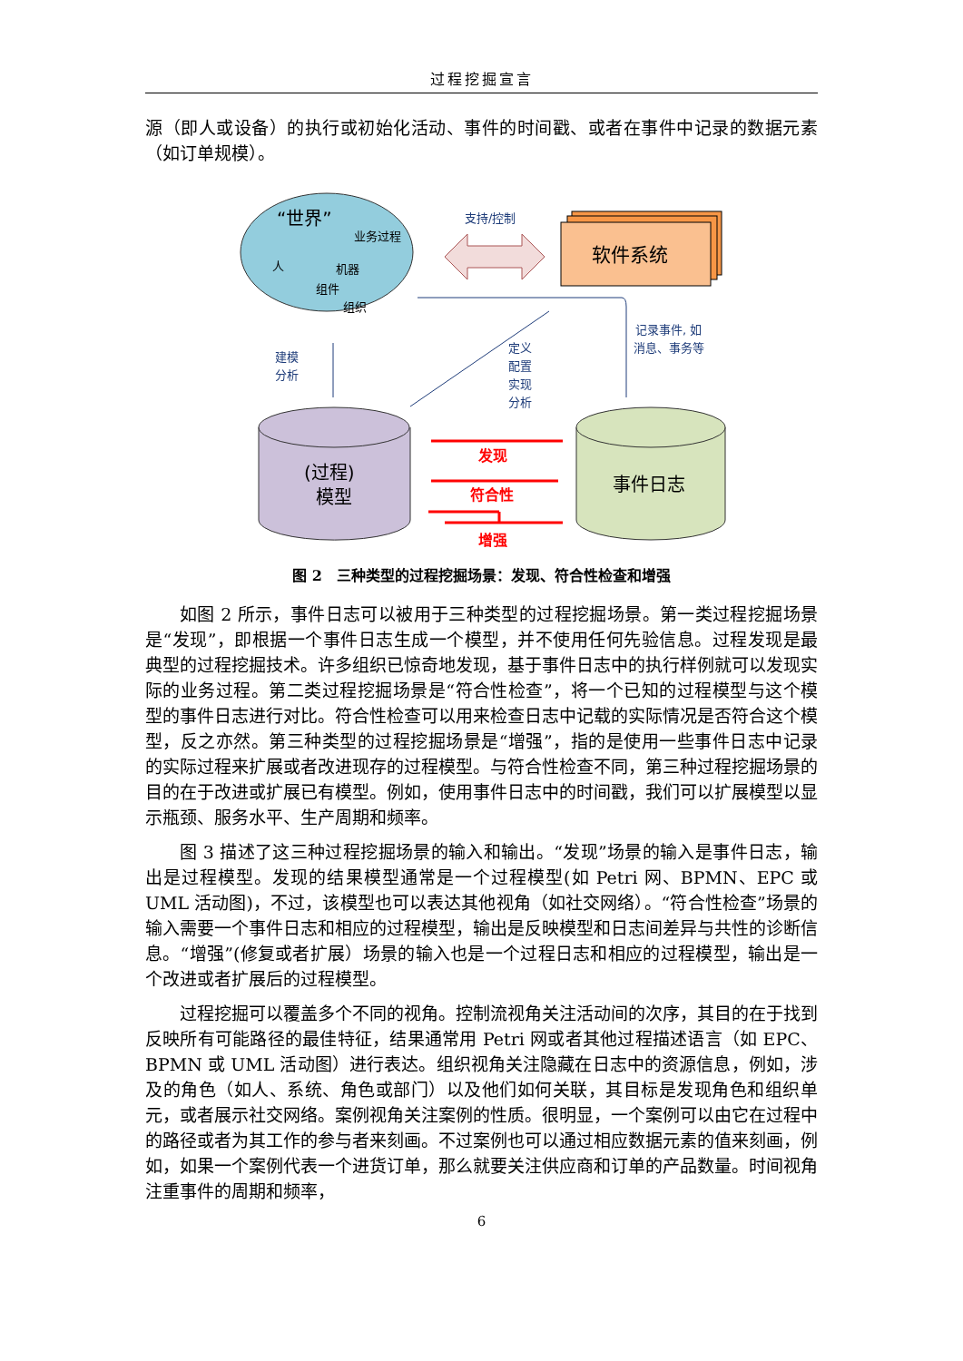过程挖掘宣言
源（即人或设备）的执行或初始化活动、事件的时间戳、或者在事件中记录的数据元素（如订单规模）。
“世界”
业务过程
人
机器
组件
组织
支持/控制
软件系统
记录事件, 如
消息、事务等
定义
配置
实现
分析
建模
分析
(过程)
模型
事件日志
发现
符合性
增强
图 2　三种类型的过程挖掘场景：发现、符合性检查和增强
如图 2 所示，事件日志可以被用于三种类型的过程挖掘场景。第一类过程挖掘场景是“发现”，即根据一个事件日志生成一个模型，并不使用任何先验信息。过程发现是最典型的过程挖掘技术。许多组织已惊奇地发现，基于事件日志中的执行样例就可以发现实际的业务过程。第二类过程挖掘场景是“符合性检查”，将一个已知的过程模型与这个模型的事件日志进行对比。符合性检查可以用来检查日志中记载的实际情况是否符合这个模型，反之亦然。第三种类型的过程挖掘场景是“增强”，指的是使用一些事件日志中记录的实际过程来扩展或者改进现存的过程模型。与符合性检查不同，第三种过程挖掘场景的目的在于改进或扩展已有模型。例如，使用事件日志中的时间戳，我们可以扩展模型以显示瓶颈、服务水平、生产周期和频率。
图 3 描述了这三种过程挖掘场景的输入和输出。“发现”场景的输入是事件日志，输出是过程模型。发现的结果模型通常是一个过程模型(如 Petri 网、BPMN、EPC 或 UML 活动图)，不过，该模型也可以表达其他视角（如社交网络）。“符合性检查”场景的输入需要一个事件日志和相应的过程模型，输出是反映模型和日志间差异与共性的诊断信息。“增强”(修复或者扩展）场景的输入也是一个过程日志和相应的过程模型，输出是一个改进或者扩展后的过程模型。
过程挖掘可以覆盖多个不同的视角。控制流视角关注活动间的次序，其目的在于找到反映所有可能路径的最佳特征，结果通常用 Petri 网或者其他过程描述语言（如 EPC、BPMN 或 UML 活动图）进行表达。组织视角关注隐藏在日志中的资源信息，例如，涉及的角色（如人、系统、角色或部门）以及他们如何关联，其目标是发现角色和组织单元，或者展示社交网络。案例视角关注案例的性质。很明显，一个案例可以由它在过程中的路径或者为其工作的参与者来刻画。不过案例也可以通过相应数据元素的值来刻画，例如，如果一个案例代表一个进货订单，那么就要关注供应商和订单的产品数量。时间视角注重事件的周期和频率，
6